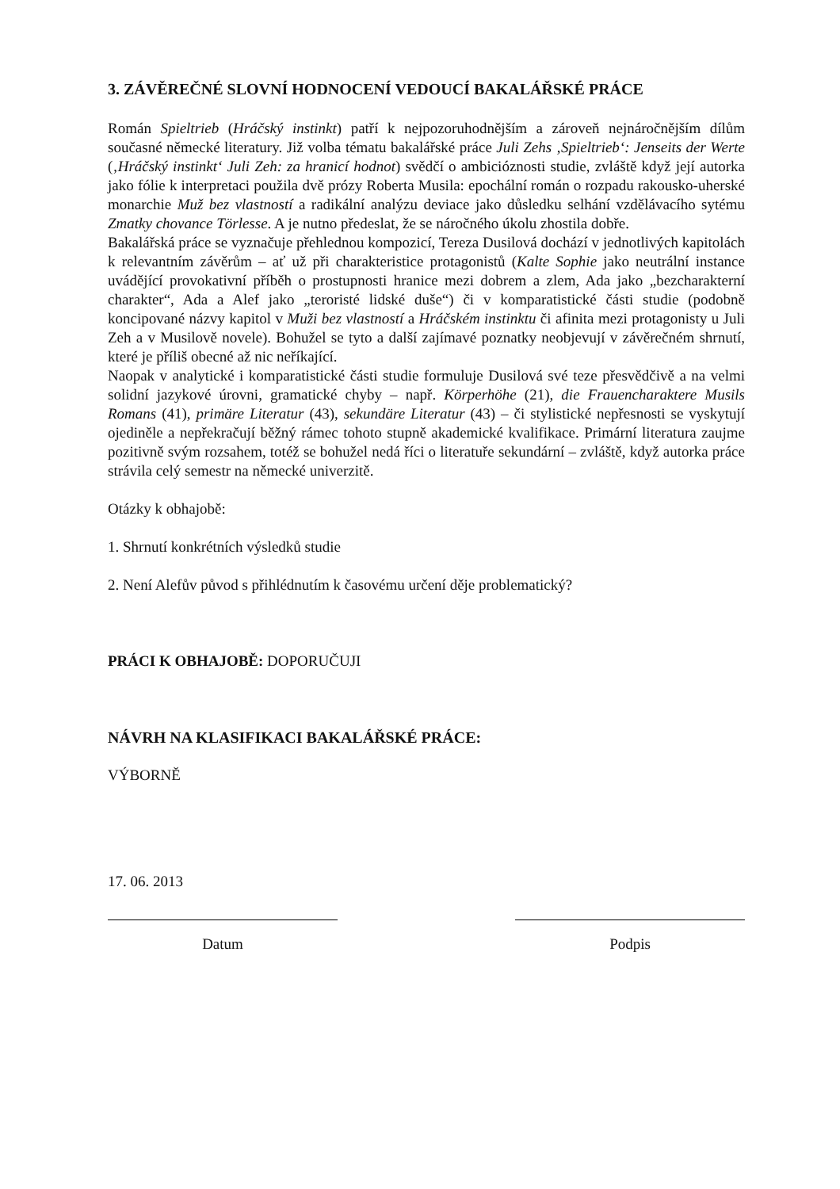3. ZÁVĚREČNÉ SLOVNÍ HODNOCENÍ VEDOUCÍ BAKALÁŘSKÉ PRÁCE
Román Spieltrieb (Hráčský instinkt) patří k nejpozoruhodnějším a zároveň nejnáročnějším dílům současné německé literatury. Již volba tématu bakalářské práce Juli Zehs ‚Spieltrieb‘: Jenseits der Werte (‚Hráčský instinkt‘ Juli Zeh: za hranicí hodnot) svědčí o ambicióznosti studie, zvláště když její autorka jako fólie k interpretaci použila dvě prózy Roberta Musila: epochální román o rozpadu rakousko-uherské monarchie Muž bez vlastností a radikální analýzu deviace jako důsledku selhání vzdělávacího sytému Zmatky chovance Törlesse. A je nutno předeslat, že se náročného úkolu zhostila dobře.
Bakalářská práce se vyznačuje přehlednou kompozicí, Tereza Dusilová dochází v jednotlivých kapitolách k relevantním závěrům – ať už při charakteristice protagonistů (Kalte Sophie jako neutrální instance uvádějící provokativní příběh o prostupnosti hranice mezi dobrem a zlem, Ada jako „bezcharakterní charakter“, Ada a Alef jako „teroristé lidské duše“) či v komparatistické části studie (podobně koncipované názvy kapitol v Muži bez vlastností a Hráčském instinktu či afinita mezi protagonisty u Juli Zeh a v Musilově novele). Bohužel se tyto a další zajímavé poznatky neobjevují v závěrečném shrnutí, které je příliš obecné až nic neříkající.
Naopak v analytické i komparatistické části studie formuluje Dusilová své teze přesvědčivě a na velmi solidní jazykové úrovni, gramatické chyby – např. Körperhöhe (21), die Frauencharaktere Musils Romans (41), primäre Literatur (43), sekundäre Literatur (43) – či stylistické nepřesnosti se vyskytují ojediněle a nepřekračují běžný rámec tohoto stupně akademické kvalifikace. Primární literatura zaujme pozitivně svým rozsahem, totéž se bohužel nedá říci o literatuře sekundární – zvláště, když autorka práce strávila celý semestr na německé univerzitě.
Otázky k obhajobě:
1. Shrnutí konkrétních výsledků studie
2. Není Alefův původ s přihlédnutím k časovému určení děje problematický?
PRÁCI K OBHAJOBĚ: DOPORUČUJI
NÁVRH NA KLASIFIKACI BAKALÁŘSKÉ PRÁCE:
VÝBORNĚ
17. 06. 2013
Datum Podpis